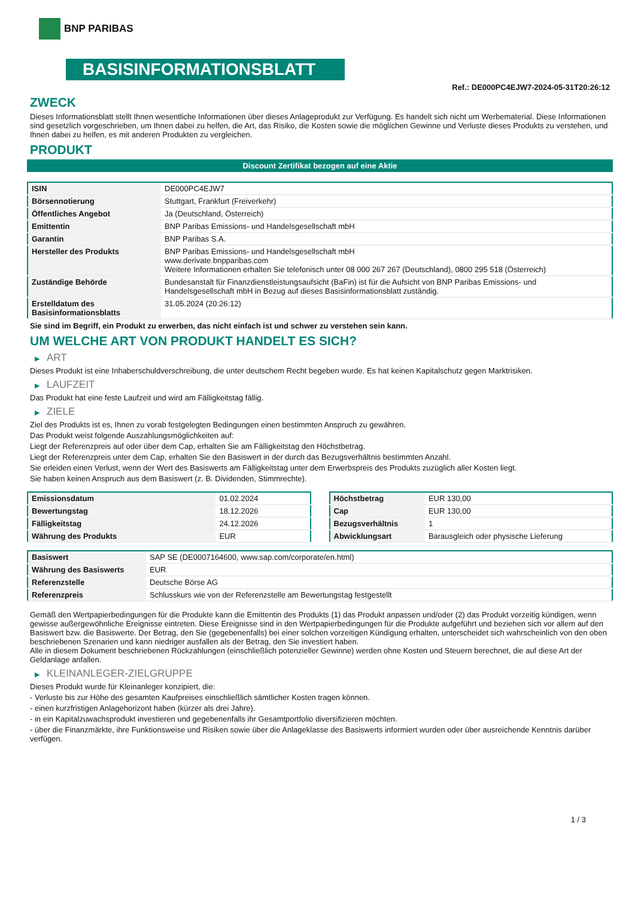BNP PARIBAS
BASISINFORMATIONSBLATT
Ref.: DE000PC4EJW7-2024-05-31T20:26:12
ZWECK
Dieses Informationsblatt stellt Ihnen wesentliche Informationen über dieses Anlageprodukt zur Verfügung. Es handelt sich nicht um Werbematerial. Diese Informationen sind gesetzlich vorgeschrieben, um Ihnen dabei zu helfen, die Art, das Risiko, die Kosten sowie die möglichen Gewinne und Verluste dieses Produkts zu verstehen, und Ihnen dabei zu helfen, es mit anderen Produkten zu vergleichen.
PRODUKT
Discount Zertifikat bezogen auf eine Aktie
| ISIN | DE000PC4EJW7 |
| Börsennotierung | Stuttgart, Frankfurt (Freiverkehr) |
| Öffentliches Angebot | Ja (Deutschland, Österreich) |
| Emittentin | BNP Paribas Emissions- und Handelsgesellschaft mbH |
| Garantin | BNP Paribas S.A. |
| Hersteller des Produkts | BNP Paribas Emissions- und Handelsgesellschaft mbH www.derivate.bnpparibas.com Weitere Informationen erhalten Sie telefonisch unter 08 000 267 267 (Deutschland), 0800 295 518 (Österreich) |
| Zuständige Behörde | Bundesanstalt für Finanzdienstleistungsaufsicht (BaFin) ist für die Aufsicht von BNP Paribas Emissions- und Handelsgesellschaft mbH in Bezug auf dieses Basisinformationsblatt zuständig. |
| Erstelldatum des Basisinformationsblatts | 31.05.2024 (20:26:12) |
Sie sind im Begriff, ein Produkt zu erwerben, das nicht einfach ist und schwer zu verstehen sein kann.
UM WELCHE ART VON PRODUKT HANDELT ES SICH?
▶ ART
Dieses Produkt ist eine Inhaberschuldverschreibung, die unter deutschem Recht begeben wurde. Es hat keinen Kapitalschutz gegen Marktrisiken.
▶ LAUFZEIT
Das Produkt hat eine feste Laufzeit und wird am Fälligkeitstag fällig.
▶ ZIELE
Ziel des Produkts ist es, Ihnen zu vorab festgelegten Bedingungen einen bestimmten Anspruch zu gewähren.
Das Produkt weist folgende Auszahlungsmöglichkeiten auf:
Liegt der Referenzpreis auf oder über dem Cap, erhalten Sie am Fälligkeitstag den Höchstbetrag.
Liegt der Referenzpreis unter dem Cap, erhalten Sie den Basiswert in der durch das Bezugsverhältnis bestimmten Anzahl.
Sie erleiden einen Verlust, wenn der Wert des Basiswerts am Fälligkeitstag unter dem Erwerbspreis des Produkts zuzüglich aller Kosten liegt.
Sie haben keinen Anspruch aus dem Basiswert (z. B. Dividenden, Stimmrechte).
| Emissionsdatum | 01.02.2024 |
| Bewertungstag | 18.12.2026 |
| Fälligkeitstag | 24.12.2026 |
| Währung des Produkts | EUR |
| Höchstbetrag | EUR 130,00 |
| Cap | EUR 130,00 |
| Bezugsverhältnis | 1 |
| Abwicklungsart | Barausgleich oder physische Lieferung |
| Basiswert | SAP SE (DE0007164600, www.sap.com/corporate/en.html) |
| Währung des Basiswerts | EUR |
| Referenzstelle | Deutsche Börse AG |
| Referenzpreis | Schlusskurs wie von der Referenzstelle am Bewertungstag festgestellt |
Gemäß den Wertpapierbedingungen für die Produkte kann die Emittentin des Produkts (1) das Produkt anpassen und/oder (2) das Produkt vorzeitig kündigen, wenn gewisse außergewöhnliche Ereignisse eintreten. Diese Ereignisse sind in den Wertpapierbedingungen für die Produkte aufgeführt und beziehen sich vor allem auf den Basiswert bzw. die Basiswerte. Der Betrag, den Sie (gegebenenfalls) bei einer solchen vorzeitigen Kündigung erhalten, unterscheidet sich wahrscheinlich von den oben beschriebenen Szenarien und kann niedriger ausfallen als der Betrag, den Sie investiert haben.
Alle in diesem Dokument beschriebenen Rückzahlungen (einschließlich potenzieller Gewinne) werden ohne Kosten und Steuern berechnet, die auf diese Art der Geldanlage anfallen.
▶ KLEINANLEGER-ZIELGRUPPE
Dieses Produkt wurde für Kleinanleger konzipiert, die:
- Verluste bis zur Höhe des gesamten Kaufpreises einschließlich sämtlicher Kosten tragen können.
- einen kurzfristigen Anlagehorizont haben (kürzer als drei Jahre).
- in ein Kapitalzuwachsprodukt investieren und gegebenenfalls ihr Gesamtportfolio diversifizieren möchten.
- über die Finanzmärkte, ihre Funktionsweise und Risiken sowie über die Anlageklasse des Basiswerts informiert wurden oder über ausreichende Kenntnis darüber verfügen.
1 / 3